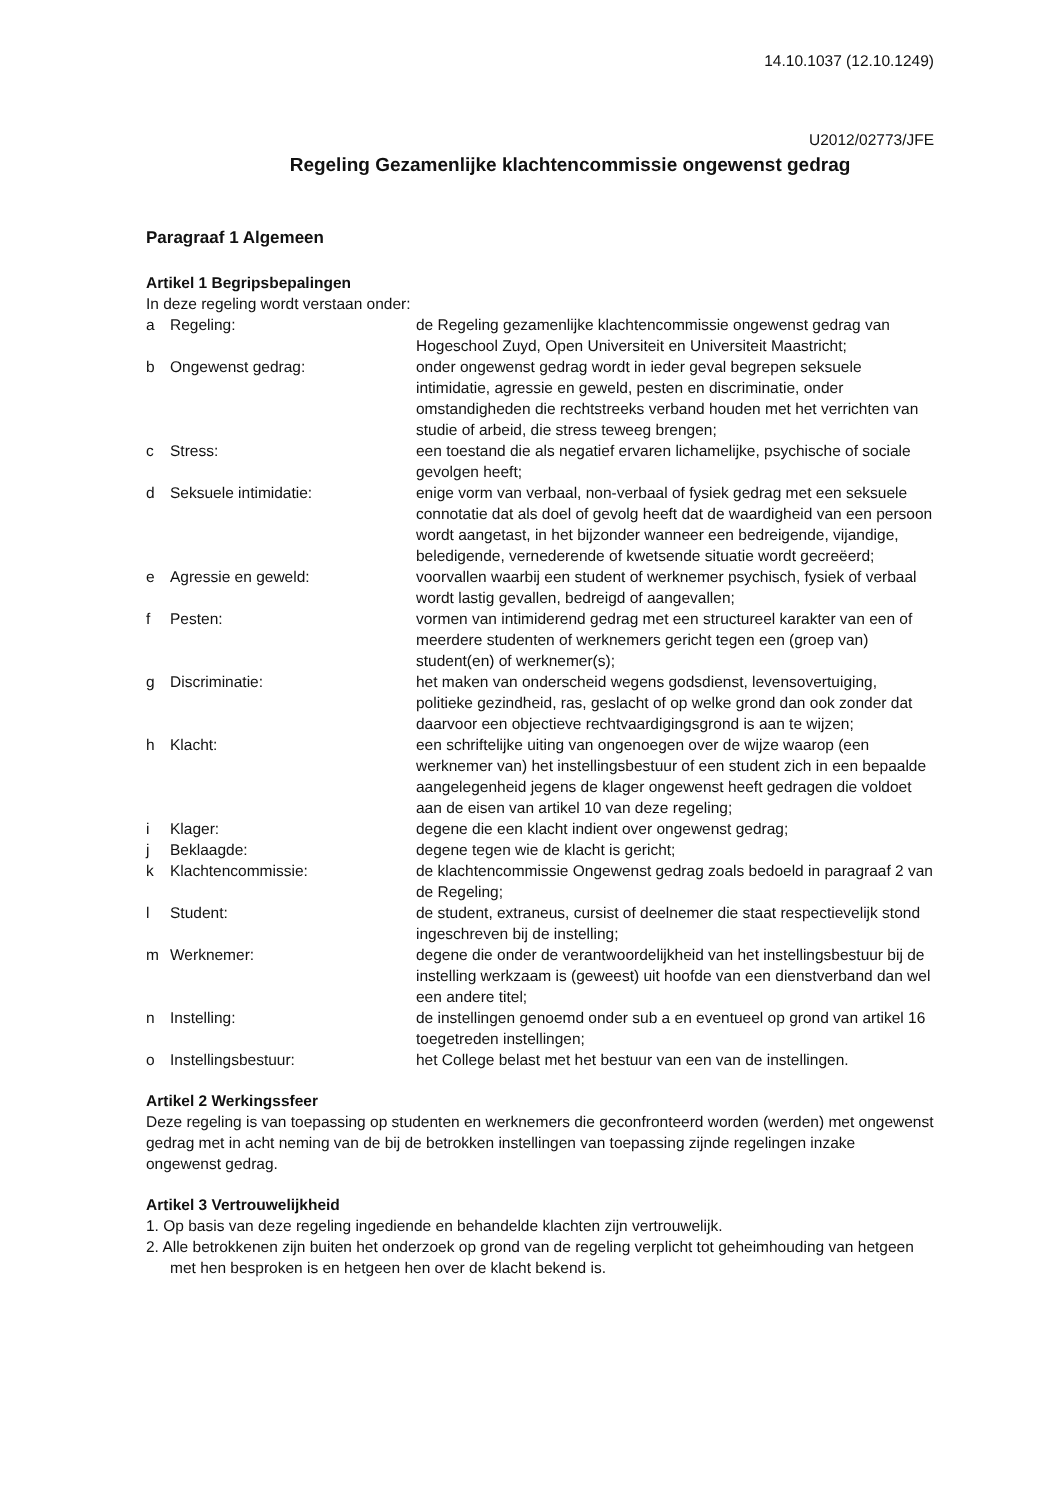14.10.1037 (12.10.1249)
U2012/02773/JFE
Regeling Gezamenlijke klachtencommissie ongewenst gedrag
Paragraaf 1 Algemeen
Artikel 1 Begripsbepalingen
In deze regeling wordt verstaan onder:
| a | Regeling: | de Regeling gezamenlijke klachtencommissie ongewenst gedrag van Hogeschool Zuyd, Open Universiteit en Universiteit Maastricht; |
| b | Ongewenst gedrag: | onder ongewenst gedrag wordt in ieder geval begrepen seksuele intimidatie, agressie en geweld, pesten en discriminatie, onder omstandigheden die rechtstreeks verband houden met het verrichten van studie of arbeid, die stress teweeg brengen; |
| c | Stress: | een toestand die als negatief ervaren lichamelijke, psychische of sociale gevolgen heeft; |
| d | Seksuele intimidatie: | enige vorm van verbaal, non-verbaal of fysiek gedrag met een seksuele connotatie dat als doel of gevolg heeft dat de waardigheid van een persoon wordt aangetast, in het bijzonder wanneer een bedreigende, vijandige, beledigende, vernederende of kwetsende situatie wordt gecreëerd; |
| e | Agressie en geweld: | voorvallen waarbij een student of werknemer psychisch, fysiek of verbaal wordt lastig gevallen, bedreigd of aangevallen; |
| f | Pesten: | vormen van intimiderend gedrag met een structureel karakter van een of meerdere studenten of werknemers gericht tegen een (groep van) student(en) of werknemer(s); |
| g | Discriminatie: | het maken van onderscheid wegens godsdienst, levensovertuiging, politieke gezindheid, ras, geslacht of op welke grond dan ook zonder dat daarvoor een objectieve rechtvaardigingsgrond is aan te wijzen; |
| h | Klacht: | een schriftelijke uiting van ongenoegen over de wijze waarop (een werknemer van) het instellingsbestuur of een student zich in een bepaalde aangelegenheid jegens de klager ongewenst heeft gedragen die voldoet aan de eisen van artikel 10 van deze regeling; |
| i | Klager: | degene die een klacht indient over ongewenst gedrag; |
| j | Beklaagde: | degene tegen wie de klacht is gericht; |
| k | Klachtencommissie: | de klachtencommissie Ongewenst gedrag zoals bedoeld in paragraaf 2 van de Regeling; |
| l | Student: | de student, extraneus, cursist of deelnemer die staat respectievelijk stond ingeschreven bij de instelling; |
| m | Werknemer: | degene die onder de verantwoordelijkheid van het instellingsbestuur bij de instelling werkzaam is (geweest) uit hoofde van een dienstverband dan wel een andere titel; |
| n | Instelling: | de instellingen genoemd onder sub a en eventueel op grond van artikel 16 toegetreden instellingen; |
| o | Instellingsbestuur: | het College belast met het bestuur van een van de instellingen. |
Artikel 2 Werkingssfeer
Deze regeling is van toepassing op studenten en werknemers die geconfronteerd worden (werden) met ongewenst gedrag met in acht neming van de bij de betrokken instellingen van toepassing zijnde regelingen inzake ongewenst gedrag.
Artikel 3 Vertrouwelijkheid
1. Op basis van deze regeling ingediende en behandelde klachten zijn vertrouwelijk.
2. Alle betrokkenen zijn buiten het onderzoek op grond van de regeling verplicht tot geheimhouding van hetgeen met hen besproken is en hetgeen hen over de klacht bekend is.